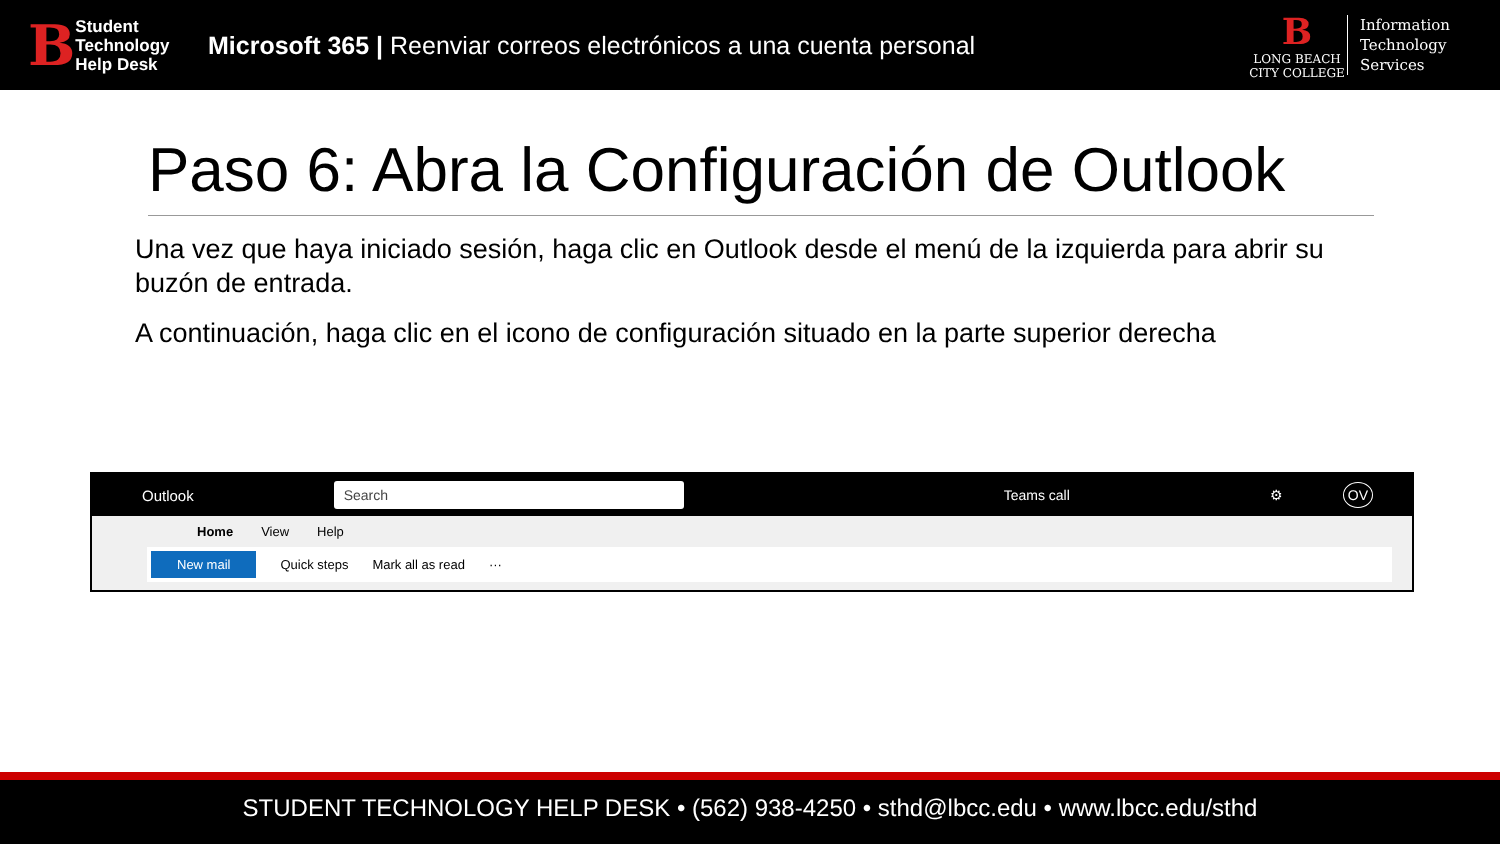B
Student
Technology
Help Desk
Microsoft 365 | Reenviar correos electrónicos a una cuenta personal
B
LONG BEACH
CITY COLLEGE
Information
Technology
Services
Paso 6: Abra la Configuración de Outlook
Una vez que haya iniciado sesión, haga clic en Outlook desde el menú de la izquierda para abrir su buzón de entrada.
A continuación, haga clic en el icono de configuración situado en la parte superior derecha
Outlook Search Teams call ⚙ OV
Home View Help
New mail Quick steps Mark all as read ···
STUDENT TECHNOLOGY HELP DESK • (562) 938-4250 • sthd@lbcc.edu • www.lbcc.edu/sthd